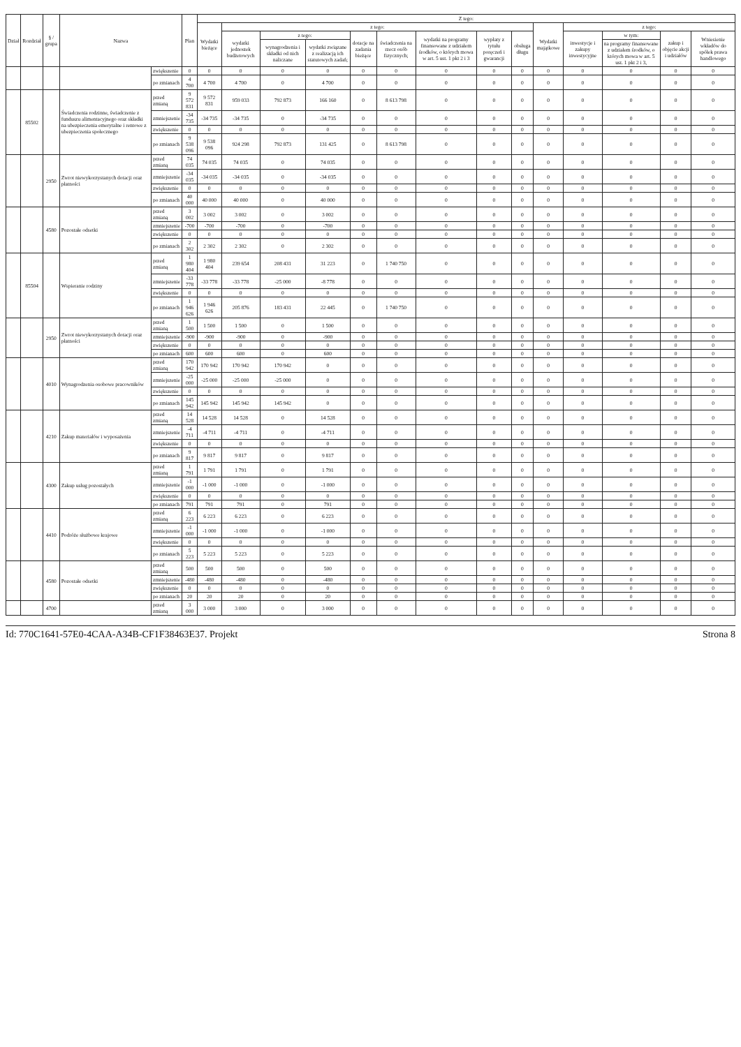| Dział | Rozdział | § / grupa | Nazwa | | Plan | Z tego: | | | | | | | | | | | | | |
| --- | --- | --- | --- | --- | --- | --- | --- | --- | --- | --- | --- | --- | --- | --- | --- | --- | --- | --- | --- |
| | | | | | | Wydatki bieżące | z tego: | | | | | | | | Wydatki majątkowe | z tego: | | | |
| | | | | | | | wydatki jednostek budżetowych | z tego: | | dotacje na zadania bieżące | świadczenia na rzecz osób fizycznych; | wydatki na programy finansowane z udziałem środków, o których mowa w art. 5 ust. 1 pkt 2 i 3 | wypłaty z tytułu poręczeń i gwarancji | obsługa długu | | inwestycje i zakupy inwestycyjne | w tym: | zakup i objęcie akcji i udziałów | Wniesienie wkładów do spółek prawa handlowego |
| | | | | | | | | wynagrodzenia i składki od nich naliczane | wydatki związane z realizacją ich statutowych zadań; | | | | | | | | na programy finansowane z udziałem środków, o których mowa w art. 5 ust. 1 pkt 2 i 3, | | |
| | | | | zwiększenie | 0 | 0 | 0 | 0 | 0 | 0 | 0 | 0 | 0 | 0 | 0 | 0 | 0 | 0 | 0 |
| | | | | po zmianach | 4 700 | 4 700 | 4 700 | 0 | 4 700 | 0 | 0 | 0 | 0 | 0 | 0 | 0 | 0 | 0 | 0 |
| | 85502 | | Świadczenia rodzinne, świadczenie z funduszu alimentacyjnego oraz składki na ubezpieczenia emerytalne i rentowe z ubezpieczenia społecznego | przed zmianą | 9 572 831 | 9 572 831 | 959 033 | 792 873 | 166 160 | 0 | 8 613 798 | 0 | 0 | 0 | 0 | 0 | 0 | 0 | 0 |
| | | | | zmniejszenie | -34 735 | -34 735 | -34 735 | 0 | -34 735 | 0 | 0 | 0 | 0 | 0 | 0 | 0 | 0 | 0 | 0 |
| | | | | zwiększenie | 0 | 0 | 0 | 0 | 0 | 0 | 0 | 0 | 0 | 0 | 0 | 0 | 0 | 0 | 0 |
| | | | | po zmianach | 9 538 096 | 9 538 096 | 924 298 | 792 873 | 131 425 | 0 | 8 613 798 | 0 | 0 | 0 | 0 | 0 | 0 | 0 | 0 |
| | | 2950 | Zwrot niewykorzystanych dotacji oraz płatności | przed zmianą | 74 035 | 74 035 | 74 035 | 0 | 74 035 | 0 | 0 | 0 | 0 | 0 | 0 | 0 | 0 | 0 | 0 |
| | | | | zmniejszenie | -34 035 | -34 035 | -34 035 | 0 | -34 035 | 0 | 0 | 0 | 0 | 0 | 0 | 0 | 0 | 0 | 0 |
| | | | | zwiększenie | 0 | 0 | 0 | 0 | 0 | 0 | 0 | 0 | 0 | 0 | 0 | 0 | 0 | 0 | 0 |
| | | | | po zmianach | 40 000 | 40 000 | 40 000 | 0 | 40 000 | 0 | 0 | 0 | 0 | 0 | 0 | 0 | 0 | 0 | 0 |
| | | 4580 | Pozostałe odsetki | przed zmianą | 3 002 | 3 002 | 3 002 | 0 | 3 002 | 0 | 0 | 0 | 0 | 0 | 0 | 0 | 0 | 0 | 0 |
| | | | | zmniejszenie | -700 | -700 | -700 | 0 | -700 | 0 | 0 | 0 | 0 | 0 | 0 | 0 | 0 | 0 | 0 |
| | | | | zwiększenie | 0 | 0 | 0 | 0 | 0 | 0 | 0 | 0 | 0 | 0 | 0 | 0 | 0 | 0 | 0 |
| | | | | po zmianach | 2 302 | 2 302 | 2 302 | 0 | 2 302 | 0 | 0 | 0 | 0 | 0 | 0 | 0 | 0 | 0 | 0 |
| | 85504 | | Wspieranie rodziny | przed zmianą | 1 980 404 | 1 980 404 | 239 654 | 208 431 | 31 223 | 0 | 1 740 750 | 0 | 0 | 0 | 0 | 0 | 0 | 0 | 0 |
| | | | | zmniejszenie | -33 778 | -33 778 | -33 778 | -25 000 | -8 778 | 0 | 0 | 0 | 0 | 0 | 0 | 0 | 0 | 0 | 0 |
| | | | | zwiększenie | 0 | 0 | 0 | 0 | 0 | 0 | 0 | 0 | 0 | 0 | 0 | 0 | 0 | 0 | 0 |
| | | | | po zmianach | 1 946 626 | 1 946 626 | 205 876 | 183 431 | 22 445 | 0 | 1 740 750 | 0 | 0 | 0 | 0 | 0 | 0 | 0 | 0 |
| | | 2950 | Zwrot niewykorzystanych dotacji oraz płatności | przed zmianą | 1 500 | 1 500 | 1 500 | 0 | 1 500 | 0 | 0 | 0 | 0 | 0 | 0 | 0 | 0 | 0 | 0 |
| | | | | zmniejszenie | -900 | -900 | -900 | 0 | -900 | 0 | 0 | 0 | 0 | 0 | 0 | 0 | 0 | 0 | 0 |
| | | | | zwiększenie | 0 | 0 | 0 | 0 | 0 | 0 | 0 | 0 | 0 | 0 | 0 | 0 | 0 | 0 | 0 |
| | | | | po zmianach | 600 | 600 | 600 | 0 | 600 | 0 | 0 | 0 | 0 | 0 | 0 | 0 | 0 | 0 | 0 |
| | | 4010 | Wynagrodzenia osobowe pracowników | przed zmianą | 170 942 | 170 942 | 170 942 | 170 942 | 0 | 0 | 0 | 0 | 0 | 0 | 0 | 0 | 0 | 0 | 0 |
| | | | | zmniejszenie | -25 000 | -25 000 | -25 000 | -25 000 | 0 | 0 | 0 | 0 | 0 | 0 | 0 | 0 | 0 | 0 | 0 |
| | | | | zwiększenie | 0 | 0 | 0 | 0 | 0 | 0 | 0 | 0 | 0 | 0 | 0 | 0 | 0 | 0 | 0 |
| | | | | po zmianach | 145 942 | 145 942 | 145 942 | 145 942 | 0 | 0 | 0 | 0 | 0 | 0 | 0 | 0 | 0 | 0 | 0 |
| | | 4210 | Zakup materiałów i wyposażenia | przed zmianą | 14 528 | 14 528 | 14 528 | 0 | 14 528 | 0 | 0 | 0 | 0 | 0 | 0 | 0 | 0 | 0 | 0 |
| | | | | zmniejszenie | -4 711 | -4 711 | -4 711 | 0 | -4 711 | 0 | 0 | 0 | 0 | 0 | 0 | 0 | 0 | 0 | 0 |
| | | | | zwiększenie | 0 | 0 | 0 | 0 | 0 | 0 | 0 | 0 | 0 | 0 | 0 | 0 | 0 | 0 | 0 |
| | | | | po zmianach | 9 817 | 9 817 | 9 817 | 0 | 9 817 | 0 | 0 | 0 | 0 | 0 | 0 | 0 | 0 | 0 | 0 |
| | | 4300 | Zakup usług pozostałych | przed zmianą | 1 791 | 1 791 | 1 791 | 0 | 1 791 | 0 | 0 | 0 | 0 | 0 | 0 | 0 | 0 | 0 | 0 |
| | | | | zmniejszenie | -1 000 | -1 000 | -1 000 | 0 | -1 000 | 0 | 0 | 0 | 0 | 0 | 0 | 0 | 0 | 0 | 0 |
| | | | | zwiększenie | 0 | 0 | 0 | 0 | 0 | 0 | 0 | 0 | 0 | 0 | 0 | 0 | 0 | 0 | 0 |
| | | | | po zmianach | 791 | 791 | 791 | 0 | 791 | 0 | 0 | 0 | 0 | 0 | 0 | 0 | 0 | 0 | 0 |
| | | 4410 | Podróże służbowe krajowe | przed zmianą | 6 223 | 6 223 | 6 223 | 0 | 6 223 | 0 | 0 | 0 | 0 | 0 | 0 | 0 | 0 | 0 | 0 |
| | | | | zmniejszenie | -1 000 | -1 000 | -1 000 | 0 | -1 000 | 0 | 0 | 0 | 0 | 0 | 0 | 0 | 0 | 0 | 0 |
| | | | | zwiększenie | 0 | 0 | 0 | 0 | 0 | 0 | 0 | 0 | 0 | 0 | 0 | 0 | 0 | 0 | 0 |
| | | | | po zmianach | 5 223 | 5 223 | 5 223 | 0 | 5 223 | 0 | 0 | 0 | 0 | 0 | 0 | 0 | 0 | 0 | 0 |
| | | 4580 | Pozostałe odsetki | przed zmianą | 500 | 500 | 500 | 0 | 500 | 0 | 0 | 0 | 0 | 0 | 0 | 0 | 0 | 0 | 0 |
| | | | | zmniejszenie | -480 | -480 | -480 | 0 | -480 | 0 | 0 | 0 | 0 | 0 | 0 | 0 | 0 | 0 | 0 |
| | | | | zwiększenie | 0 | 0 | 0 | 0 | 0 | 0 | 0 | 0 | 0 | 0 | 0 | 0 | 0 | 0 | 0 |
| | | | | po zmianach | 20 | 20 | 20 | 0 | 20 | 0 | 0 | 0 | 0 | 0 | 0 | 0 | 0 | 0 | 0 |
| | | 4700 | | przed zmianą | 3 000 | 3 000 | 3 000 | 0 | 3 000 | 0 | 0 | 0 | 0 | 0 | 0 | 0 | 0 | 0 | 0 |
Id: 770C1641-57E0-4CAA-A34B-CF1F38463E37. Projekt Strona 8